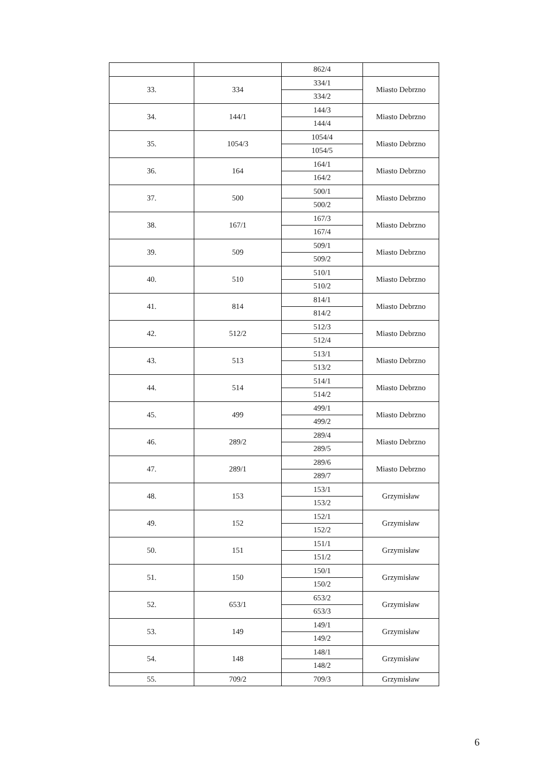| | | 862/4 | |
| 33. | 334 | 334/1 | Miasto Debrzno |
| | | 334/2 | |
| 34. | 144/1 | 144/3 | Miasto Debrzno |
| | | 144/4 | |
| 35. | 1054/3 | 1054/4 | Miasto Debrzno |
| | | 1054/5 | |
| 36. | 164 | 164/1 | Miasto Debrzno |
| | | 164/2 | |
| 37. | 500 | 500/1 | Miasto Debrzno |
| | | 500/2 | |
| 38. | 167/1 | 167/3 | Miasto Debrzno |
| | | 167/4 | |
| 39. | 509 | 509/1 | Miasto Debrzno |
| | | 509/2 | |
| 40. | 510 | 510/1 | Miasto Debrzno |
| | | 510/2 | |
| 41. | 814 | 814/1 | Miasto Debrzno |
| | | 814/2 | |
| 42. | 512/2 | 512/3 | Miasto Debrzno |
| | | 512/4 | |
| 43. | 513 | 513/1 | Miasto Debrzno |
| | | 513/2 | |
| 44. | 514 | 514/1 | Miasto Debrzno |
| | | 514/2 | |
| 45. | 499 | 499/1 | Miasto Debrzno |
| | | 499/2 | |
| 46. | 289/2 | 289/4 | Miasto Debrzno |
| | | 289/5 | |
| 47. | 289/1 | 289/6 | Miasto Debrzno |
| | | 289/7 | |
| 48. | 153 | 153/1 | Grzymisław |
| | | 153/2 | |
| 49. | 152 | 152/1 | Grzymisław |
| | | 152/2 | |
| 50. | 151 | 151/1 | Grzymisław |
| | | 151/2 | |
| 51. | 150 | 150/1 | Grzymisław |
| | | 150/2 | |
| 52. | 653/1 | 653/2 | Grzymisław |
| | | 653/3 | |
| 53. | 149 | 149/1 | Grzymisław |
| | | 149/2 | |
| 54. | 148 | 148/1 | Grzymisław |
| | | 148/2 | |
| 55. | 709/2 | 709/3 | Grzymisław |
6